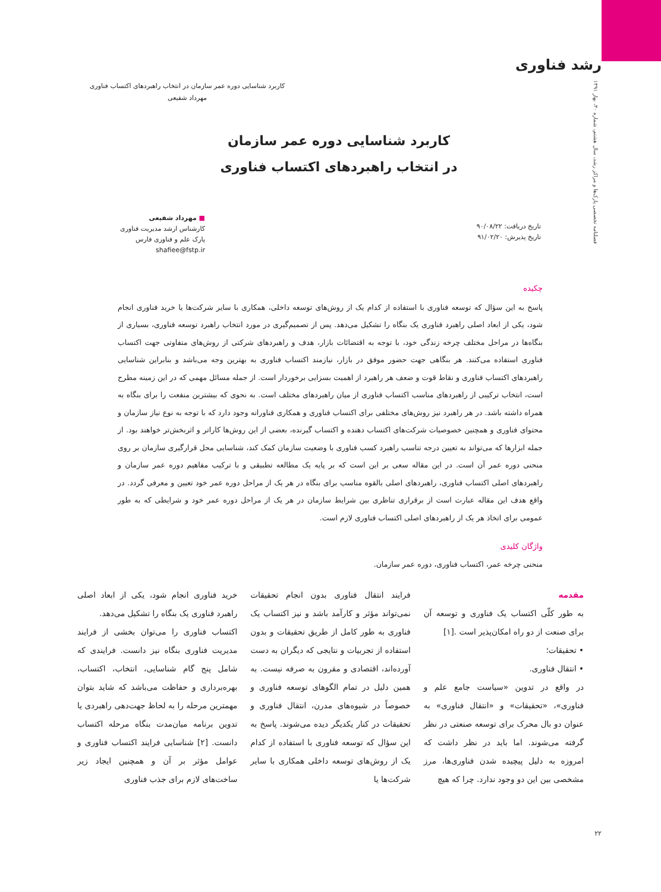رشد فناوری
فصلنامه تخصصی پارک‌ها و مراکز رشد، سال هشتم، شماره ۳۰، بهار ۱۳۹۱
کاربرد شناسایی دوره عمر سازمان در انتخاب راهبردهای اکتساب فناوری
مهرداد شفیعی
کاربرد شناسایی دوره عمر سازمان
در انتخاب راهبردهای اکتساب فناوری
■ مهرداد شفیعی
کارشناس ارشد مدیریت فناوری
پارک علم و فناوری فارس
shafiee@fstp.ir
تاریخ دریافت: ۹۰/۰۸/۲۲
تاریخ پذیرش: ۹۱/۰۲/۲۰
چکیده
پاسخ به این سؤال که توسعه فناوری با استفاده از کدام یک از روش‌های توسعه داخلی، همکاری با سایر شرکت‌ها یا خرید فناوری انجام شود، یکی از ابعاد اصلی راهبرد فناوری یک بنگاه را تشکیل می‌دهد. پس از تصمیم‌گیری در مورد انتخاب راهبرد توسعه فناوری، بسیاری از بنگاه‌ها در مراحل مختلف چرخه زندگی خود، با توجه به اقتضائات بازار، هدف و راهبردهای شرکتی از روش‌های متفاوتی جهت اکتساب فناوری استفاده می‌کنند. هر بنگاهی جهت حضور موفق در بازار، نیازمند اکتساب فناوری به بهترین وجه می‌باشد و بنابراین شناسایی راهبردهای اکتساب فناوری و نقاط قوت و ضعف هر راهبرد از اهمیت بسزایی برخوردار است. از جمله مسائل مهمی که در این زمینه مطرح است، انتخاب ترکیبی از راهبردهای مناسب اکتساب فناوری از میان راهبردهای مختلف است. به نحوی که بیشترین منفعت را برای بنگاه به همراه داشته باشد. در هر راهبرد نیز روش‌های مختلفی برای اکتساب فناوری و همکاری فناورانه وجود دارد که با توجه به نوع نیاز سازمان و محتوای فناوری و همچنین خصوصیات شرکت‌های اکتساب دهنده و اکتساب گیرنده، بعضی از این روش‌ها کاراتر و اثربخش‌تر خواهند بود. از جمله ابزارها که می‌تواند به تعیین درجه تناسب راهبرد کسب فناوری با وضعیت سازمان کمک کند، شناسایی محل قرارگیری سازمان بر روی منحنی دوره عمر آن است. در این مقاله سعی بر این است که بر پایه یک مطالعه تطبیقی و با ترکیب مفاهیم دوره عمر سازمان و راهبردهای اصلی اکتساب فناوری، راهبردهای اصلی بالقوه مناسب برای بنگاه در هر یک از مراحل دوره عمر خود تعیین و معرفی گردد. در واقع هدف این مقاله عبارت است از برقراری تناظری بین شرایط سازمان در هر یک از مراحل دوره عمر خود و شرایطی که به طور عمومی برای اتخاذ هر یک از راهبردهای اصلی اکتساب فناوری لازم است.
واژگان کلیدی
منحنی چرخه عمر، اکتساب فناوری، دوره عمر سازمان.
مقدمه
به طور کلّی اکتساب یک فناوری و توسعه آن برای صنعت از دو راه امکان‌پذیر است .[۱]
• تحقیقات؛
• انتقال فناوری.
در واقع در تدوین «سیاست جامع علم و فناوری»، «تحقیقات» و «انتقال فناوری» به عنوان دو بال محرک برای توسعه صنعتی در نظر گرفته می‌شوند. اما باید در نظر داشت که امروزه به دلیل پیچیده شدن فناوری‌ها، مرز مشخصی بین این دو وجود ندارد. چرا که هیچ
فرایند انتقال فناوری بدون انجام تحقیقات نمی‌تواند مؤثر و کارآمد باشد و نیز اکتساب یک فناوری به طور کامل از طریق تحقیقات و بدون استفاده از تجربیات و نتایجی که دیگران به دست آورده‌اند، اقتصادی و مقرون به صرفه نیست. به همین دلیل در تمام الگوهای توسعه فناوری و خصوصاً در شیوه‌های مدرن، انتقال فناوری و تحقیقات در کنار یکدیگر دیده می‌شوند. پاسخ به این سؤال که توسعه فناوری با استفاده از کدام یک از روش‌های توسعه داخلی همکاری با سایر شرکت‌ها یا
خرید فناوری انجام شود، یکی از ابعاد اصلی راهبرد فناوری یک بنگاه را تشکیل می‌دهد.
اکتساب فناوری را می‌توان بخشی از فرایند مدیریت فناوری بنگاه نیز دانست. فرایندی که شامل پنج گام شناسایی، انتخاب، اکتساب، بهره‌برداری و حفاظت می‌باشد که شاید بتوان مهمترین مرحله را به لحاظ جهت‌دهی راهبردی یا تدوین برنامه میان‌مدت بنگاه مرحله اکتساب دانست. [۲] شناسایی فرایند اکتساب فناوری و عوامل مؤثر بر آن و همچنین ایجاد زیر ساخت‌های لازم برای جذب فناوری
۲۲